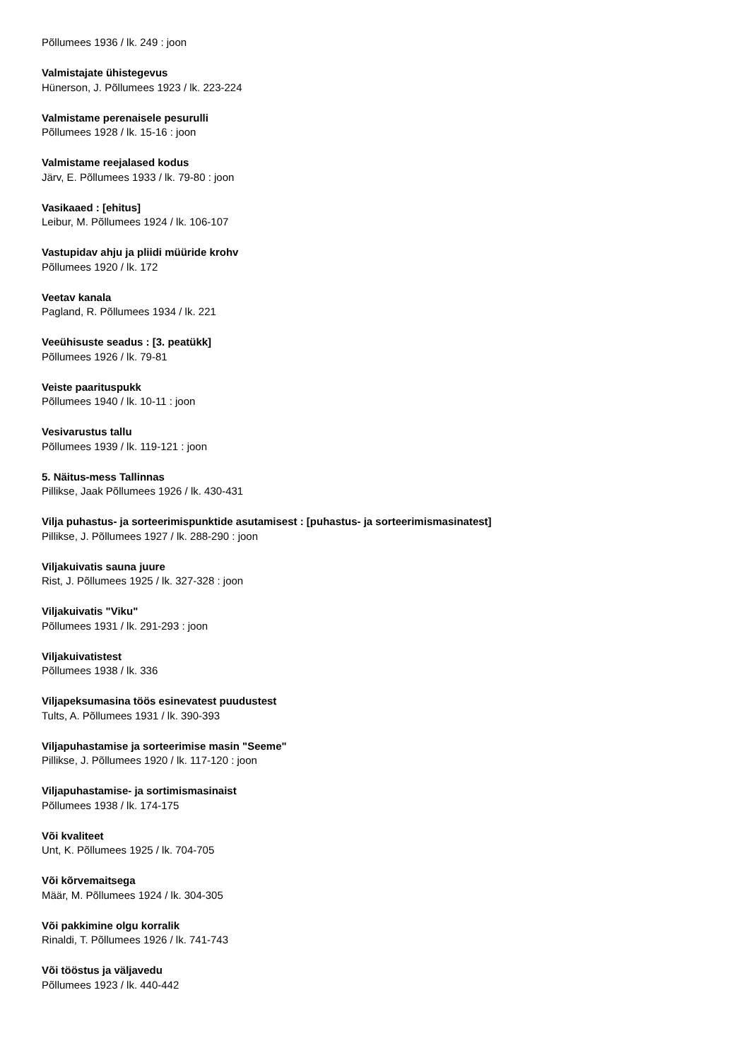Põllumees 1936 / lk. 249 : joon
Valmistajate ühistegevus
Hünerson, J. Põllumees 1923 / lk. 223-224
Valmistame perenaisele pesurulli
Põllumees 1928 / lk. 15-16 : joon
Valmistame reejalased kodus
Järv, E. Põllumees 1933 / lk. 79-80 : joon
Vasikaaed : [ehitus]
Leibur, M. Põllumees 1924 / lk. 106-107
Vastupidav ahju ja pliidi müüride krohv
Põllumees 1920 / lk. 172
Veetav kanala
Pagland, R. Põllumees 1934 / lk. 221
Veeühisuste seadus : [3. peatükk]
Põllumees 1926 / lk. 79-81
Veiste paarituspukk
Põllumees 1940 / lk. 10-11 : joon
Vesivarustus tallu
Põllumees 1939 / lk. 119-121 : joon
5. Näitus-mess Tallinnas
Pillikse, Jaak Põllumees 1926 / lk. 430-431
Vilja puhastus- ja sorteerimispunktide asutamisest : [puhastus- ja sorteerimismasinatest]
Pillikse, J. Põllumees 1927 / lk. 288-290 : joon
Viljakuivatis sauna juure
Rist, J. Põllumees 1925 / lk. 327-328 : joon
Viljakuivatis "Viku"
Põllumees 1931 / lk. 291-293 : joon
Viljakuivatistest
Põllumees 1938 / lk. 336
Viljapeksumasina töös esinevatest puudustest
Tults, A. Põllumees 1931 / lk. 390-393
Viljapuhastamise ja sorteerimise masin "Seeme"
Pillikse, J. Põllumees 1920 / lk. 117-120 : joon
Viljapuhastamise- ja sortimismasinaist
Põllumees 1938 / lk. 174-175
Või kvaliteet
Unt, K. Põllumees 1925 / lk. 704-705
Või kõrvemaitsega
Määr, M. Põllumees 1924 / lk. 304-305
Või pakkimine olgu korralik
Rinaldi, T. Põllumees 1926 / lk. 741-743
Või tööstus ja väljavedu
Põllumees 1923 / lk. 440-442